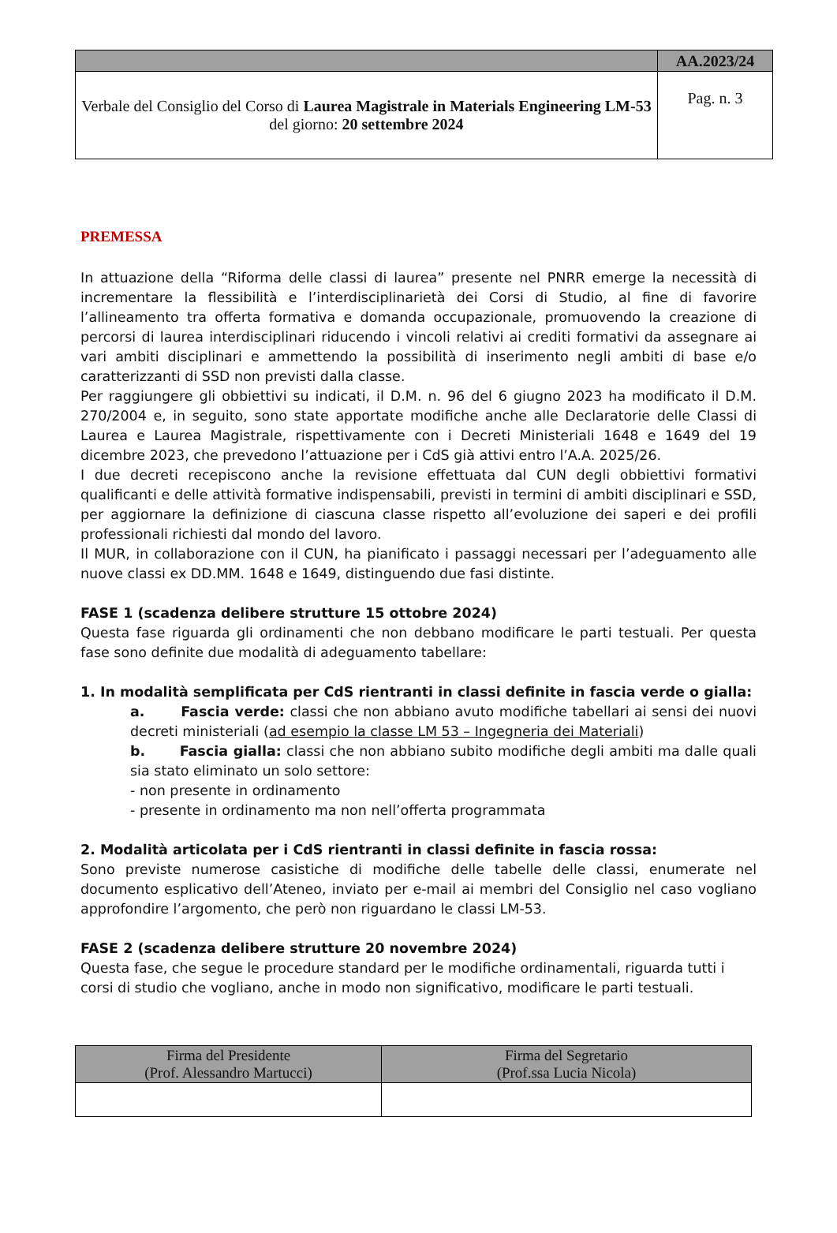| | AA.2023/24 |
| Verbale del Consiglio del Corso di Laurea Magistrale in Materials Engineering LM-53 del giorno: 20 settembre 2024 | Pag. n. 3 |
PREMESSA
In attuazione della “Riforma delle classi di laurea” presente nel PNRR emerge la necessità di incrementare la flessibilità e l’interdisciplinarietà dei Corsi di Studio, al fine di favorire l’allineamento tra offerta formativa e domanda occupazionale, promuovendo la creazione di percorsi di laurea interdisciplinari riducendo i vincoli relativi ai crediti formativi da assegnare ai vari ambiti disciplinari e ammettendo la possibilità di inserimento negli ambiti di base e/o caratterizzanti di SSD non previsti dalla classe.
Per raggiungere gli obbiettivi su indicati, il D.M. n. 96 del 6 giugno 2023 ha modificato il D.M. 270/2004 e, in seguito, sono state apportate modifiche anche alle Declaratorie delle Classi di Laurea e Laurea Magistrale, rispettivamente con i Decreti Ministeriali 1648 e 1649 del 19 dicembre 2023, che prevedono l’attuazione per i CdS già attivi entro l’A.A. 2025/26.
I due decreti recepiscono anche la revisione effettuata dal CUN degli obbiettivi formativi qualificanti e delle attività formative indispensabili, previsti in termini di ambiti disciplinari e SSD, per aggiornare la definizione di ciascuna classe rispetto all’evoluzione dei saperi e dei profili professionali richiesti dal mondo del lavoro.
Il MUR, in collaborazione con il CUN, ha pianificato i passaggi necessari per l’adeguamento alle nuove classi ex DD.MM. 1648 e 1649, distinguendo due fasi distinte.
FASE 1 (scadenza delibere strutture 15 ottobre 2024)
Questa fase riguarda gli ordinamenti che non debbano modificare le parti testuali. Per questa fase sono definite due modalità di adeguamento tabellare:
1. In modalità semplificata per CdS rientranti in classi definite in fascia verde o gialla:
a. Fascia verde: classi che non abbiano avuto modifiche tabellari ai sensi dei nuovi decreti ministeriali (ad esempio la classe LM 53 – Ingegneria dei Materiali)
b. Fascia gialla: classi che non abbiano subito modifiche degli ambiti ma dalle quali sia stato eliminato un solo settore:
- non presente in ordinamento
- presente in ordinamento ma non nell’offerta programmata
2. Modalità articolata per i CdS rientranti in classi definite in fascia rossa:
Sono previste numerose casistiche di modifiche delle tabelle delle classi, enumerate nel documento esplicativo dell’Ateneo, inviato per e-mail ai membri del Consiglio nel caso vogliano approfondire l’argomento, che però non riguardano le classi LM-53.
FASE 2 (scadenza delibere strutture 20 novembre 2024)
Questa fase, che segue le procedure standard per le modifiche ordinamentali, riguarda tutti i corsi di studio che vogliano, anche in modo non significativo, modificare le parti testuali.
| Firma del Presidente (Prof. Alessandro Martucci) | Firma del Segretario (Prof.ssa Lucia Nicola) |